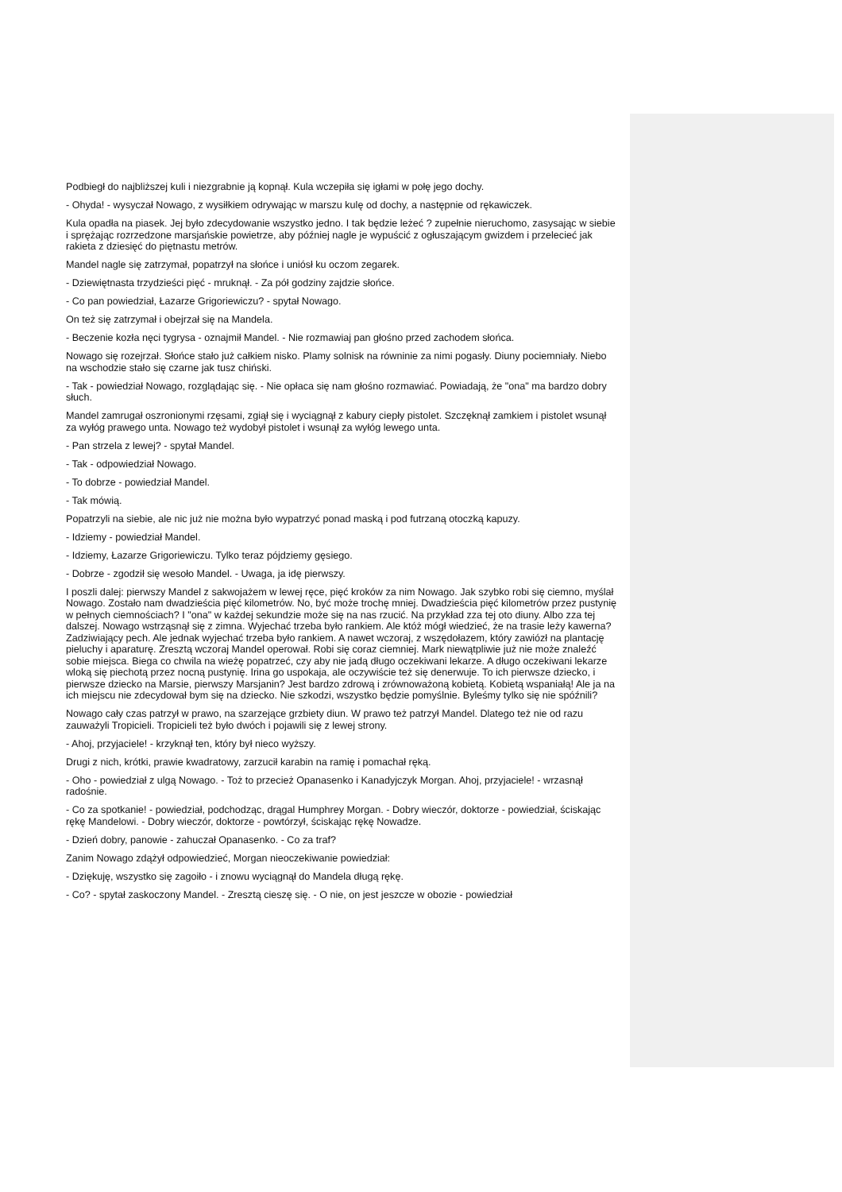Podbiegł do najbliższej kuli i niezgrabnie ją kopnął. Kula wczepiła się igłami w połę jego dochy.
- Ohyda! - wysyczał Nowago, z wysiłkiem odrywając w marszu kulę od dochy, a następnie od rękawiczek.
Kula opadła na piasek. Jej było zdecydowanie wszystko jedno. I tak będzie leżeć ? zupełnie nieruchomo, zasysając w siebie i sprężając rozrzedzone marsjańskie powietrze, aby później nagle je wypuścić z ogłuszającym gwizdem i przelecieć jak rakieta z dziesięć do piętnastu metrów.
Mandel nagle się zatrzymał, popatrzył na słońce i uniósł ku oczom zegarek.
- Dziewiętnasta trzydzieści pięć - mruknął. - Za pół godziny zajdzie słońce.
- Co pan powiedział, Łazarze Grigoriewiczu? - spytał Nowago.
On też się zatrzymał i obejrzał się na Mandela.
- Beczenie kozła nęci tygrysa - oznajmił Mandel. - Nie rozmawiaj pan głośno przed zachodem słońca.
Nowago się rozejrzał. Słońce stało już całkiem nisko. Plamy solnisk na równinie za nimi pogasły. Diuny pociemniały. Niebo na wschodzie stało się czarne jak tusz chiński.
- Tak - powiedział Nowago, rozglądając się. - Nie opłaca się nam głośno rozmawiać. Powiadają, że "ona" ma bardzo dobry słuch.
Mandel zamrugał oszronionymi rzęsami, zgiął się i wyciągnął z kabury ciepły pistolet. Szczęknął zamkiem i pistolet wsunął za wyłóg prawego unta. Nowago też wydobył pistolet i wsunął za wyłóg lewego unta.
- Pan strzela z lewej? - spytał Mandel.
- Tak - odpowiedział Nowago.
- To dobrze - powiedział Mandel.
- Tak mówią.
Popatrzyli na siebie, ale nic już nie można było wypatrzyć ponad maską i pod futrzaną otoczką kapuzy.
- Idziemy - powiedział Mandel.
- Idziemy, Łazarze Grigoriewiczu. Tylko teraz pójdziemy gęsiego.
- Dobrze - zgodził się wesoło Mandel. - Uwaga, ja idę pierwszy.
I poszli dalej: pierwszy Mandel z sakwojażem w lewej ręce, pięć kroków za nim Nowago. Jak szybko robi się ciemno, myślał Nowago. Zostało nam dwadzieścia pięć kilometrów. No, być może trochę mniej. Dwadzieścia pięć kilometrów przez pustynię w pełnych ciemnościach? I "ona" w każdej sekundzie może się na nas rzucić. Na przykład zza tej oto diuny. Albo zza tej dalszej. Nowago wstrząsnął się z zimna. Wyjechać trzeba było rankiem. Ale któż mógł wiedzieć, że na trasie leży kawerna? Zadziwiający pech. Ale jednak wyjechać trzeba było rankiem. A nawet wczoraj, z wszędołazem, który zawiózł na plantację pieluchy i aparaturę. Zresztą wczoraj Mandel operował. Robi się coraz ciemniej. Mark niewątpliwie już nie może znaleźć sobie miejsca. Biega co chwila na wieżę popatrzeć, czy aby nie jadą długo oczekiwani lekarze. A długo oczekiwani lekarze wloką się piechotą przez nocną pustynię. Irina go uspokaja, ale oczywiście też się denerwuje. To ich pierwsze dziecko, i pierwsze dziecko na Marsie, pierwszy Marsjanin? Jest bardzo zdrową i zrównoważoną kobietą. Kobietą wspaniałą! Ale ja na ich miejscu nie zdecydował bym się na dziecko. Nie szkodzi, wszystko będzie pomyślnie. Byleśmy tylko się nie spóźnili?
Nowago cały czas patrzył w prawo, na szarzejące grzbiety diun. W prawo też patrzył Mandel. Dlatego też nie od razu zauważyli Tropicieli. Tropicieli też było dwóch i pojawili się z lewej strony.
- Ahoj, przyjaciele! - krzyknął ten, który był nieco wyższy.
Drugi z nich, krótki, prawie kwadratowy, zarzucił karabin na ramię i pomachał ręką.
- Oho - powiedział z ulgą Nowago. - Toż to przecież Opanasenko i Kanadyjczyk Morgan. Ahoj, przyjaciele! - wrzasnął radośnie.
- Co za spotkanie! - powiedział, podchodząc, drągal Humphrey Morgan. - Dobry wieczór, doktorze - powiedział, ściskając rękę Mandelowi. - Dobry wieczór, doktorze - powtórzył, ściskając rękę Nowadze.
- Dzień dobry, panowie - zahuczał Opanasenko. - Co za traf?
Zanim Nowago zdążył odpowiedzieć, Morgan nieoczekiwanie powiedział:
- Dziękuję, wszystko się zagoiło - i znowu wyciągnął do Mandela długą rękę.
- Co? - spytał zaskoczony Mandel. - Zresztą cieszę się. - O nie, on jest jeszcze w obozie - powiedział